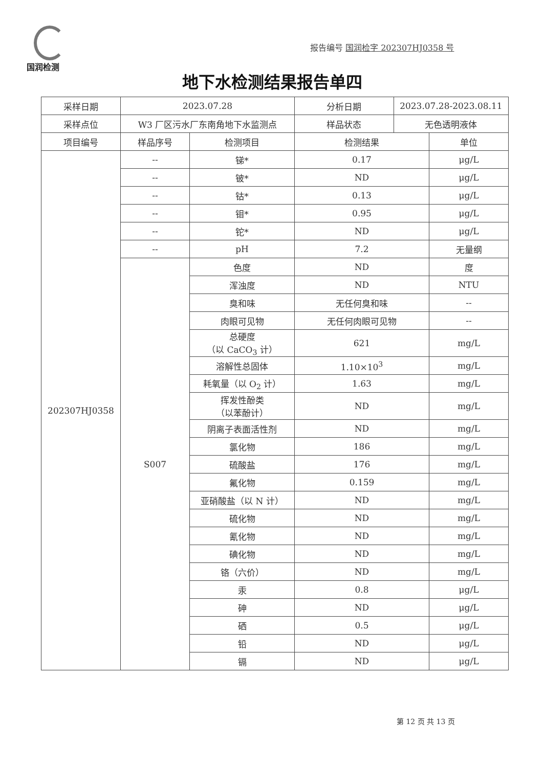国润检测
报告编号 国润检字 202307HJ0358 号
地下水检测结果报告单四
| 采样日期 | 2023.07.28 | | 分析日期 | 2023.07.28-2023.08.11 | |
| 采样点位 | W3 厂区污水厂东南角地下水监测点 | | 样品状态 | 无色透明液体 | |
| 项目编号 | 样品序号 | 检测项目 | 检测结果 | | 单位 |
| 202307HJ0358 | -- | 锑* | 0.17 | | μg/L |
| | -- | 铍* | ND | | μg/L |
| | -- | 钴* | 0.13 | | μg/L |
| | -- | 钼* | 0.95 | | μg/L |
| | -- | 铊* | ND | | μg/L |
| | -- | pH | 7.2 | | 无量纲 |
| | S007 | 色度 | ND | | 度 |
| | | 浑浊度 | ND | | NTU |
| | | 臭和味 | 无任何臭和味 | | -- |
| | | 肉眼可见物 | 无任何肉眼可见物 | | -- |
| | | 总硬度 （以 CaCO<sub>3</sub> 计） | 621 | | mg/L |
| | | 溶解性总固体 | 1.10×10<sup>3</sup> | | mg/L |
| | | 耗氧量（以 O<sub>2</sub> 计） | 1.63 | | mg/L |
| | | 挥发性酚类 （以苯酚计） | ND | | mg/L |
| | | 阴离子表面活性剂 | ND | | mg/L |
| | | 氯化物 | 186 | | mg/L |
| | | 硫酸盐 | 176 | | mg/L |
| | | 氟化物 | 0.159 | | mg/L |
| | | 亚硝酸盐（以 N 计） | ND | | mg/L |
| | | 硫化物 | ND | | mg/L |
| | | 氰化物 | ND | | mg/L |
| | | 碘化物 | ND | | mg/L |
| | | 铬（六价） | ND | | mg/L |
| | | 汞 | 0.8 | | μg/L |
| | | 砷 | ND | | μg/L |
| | | 硒 | 0.5 | | μg/L |
| | | 铅 | ND | | μg/L |
| | | 镉 | ND | | μg/L |
第 12 页 共 13 页